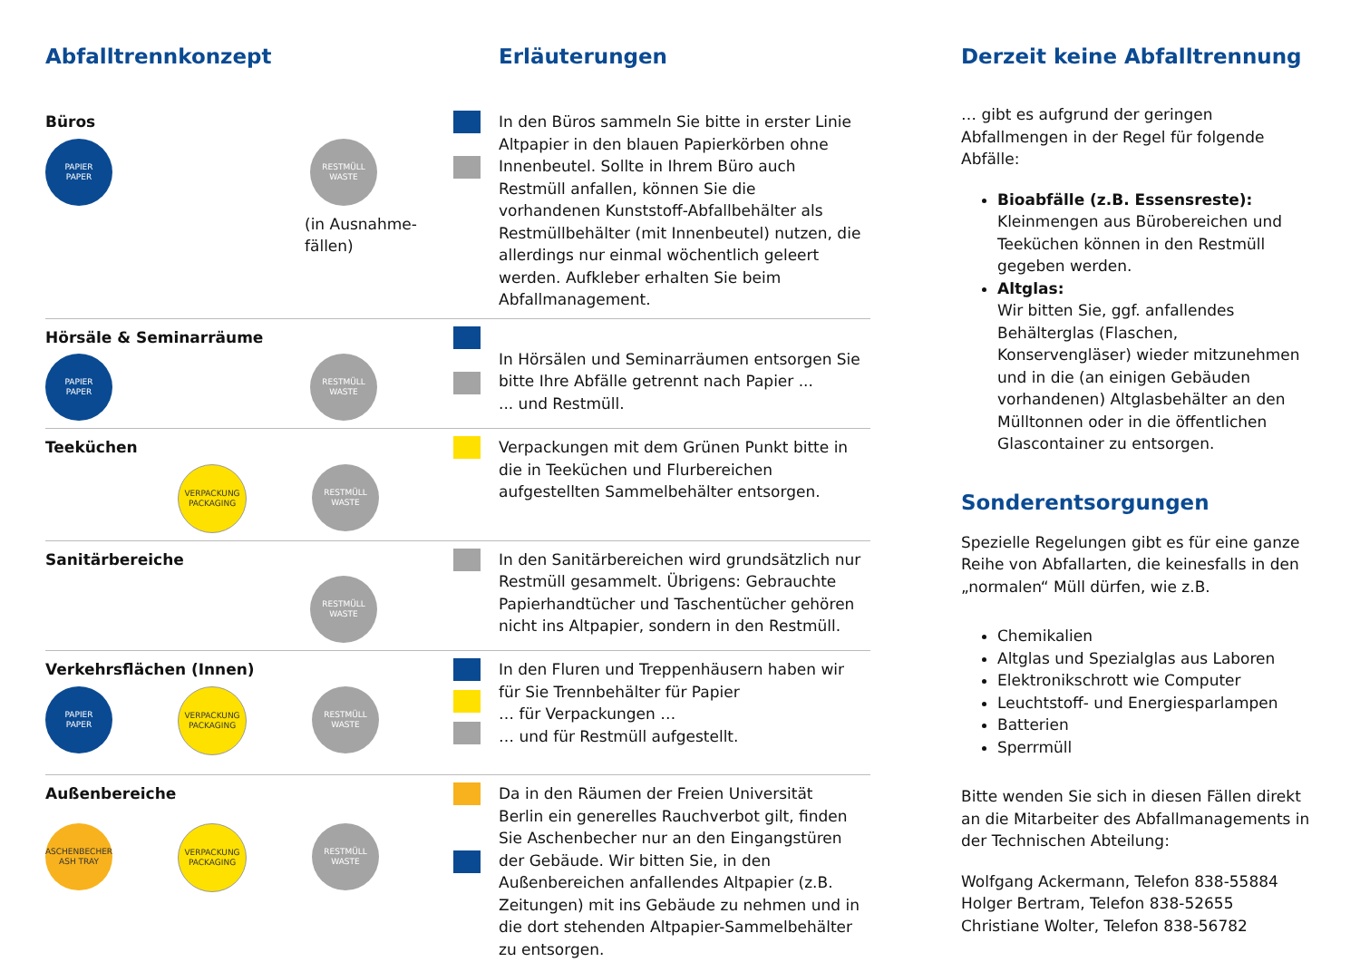Abfalltrennkonzept Erläuterungen
Büros
PAPIER
PAPER
RESTMÜLL
WASTE
(in Ausnahme-
fällen)
In den Büros sammeln Sie bitte in erster Linie Altpapier in den blauen Papierkörben ohne Innenbeutel. Sollte in Ihrem Büro auch Restmüll anfallen, können Sie die vorhandenen Kunststoff-Abfallbehälter als Restmüllbehälter (mit Innenbeutel) nutzen, die allerdings nur einmal wöchentlich geleert werden. Aufkleber erhalten Sie beim Abfallmanagement.
Hörsäle & Seminarräume
PAPIER
PAPER
RESTMÜLL
WASTE
In Hörsälen und Seminarräumen entsorgen Sie bitte Ihre Abfälle getrennt nach Papier ...
... und Restmüll.
Teeküchen
VERPACKUNG
PACKAGING
RESTMÜLL
WASTE
Verpackungen mit dem Grünen Punkt bitte in die in Teeküchen und Flurbereichen aufgestellten Sammelbehälter entsorgen.
Sanitärbereiche
RESTMÜLL
WASTE
In den Sanitärbereichen wird grundsätzlich nur Restmüll gesammelt. Übrigens: Gebrauchte Papierhandtücher und Taschentücher gehören nicht ins Altpapier, sondern in den Restmüll.
Verkehrsflächen (Innen)
PAPIER
PAPER
VERPACKUNG
PACKAGING
RESTMÜLL
WASTE
In den Fluren und Treppenhäusern haben wir für Sie Trennbehälter für Papier
… für Verpackungen …
… und für Restmüll aufgestellt.
Außenbereiche
ASCHENBECHER
ASH TRAY
VERPACKUNG
PACKAGING
RESTMÜLL
WASTE
Da in den Räumen der Freien Universität Berlin ein generelles Rauchverbot gilt, finden Sie Aschenbecher nur an den Eingangstüren der Gebäude. Wir bitten Sie, in den Außenbereichen anfallendes Altpapier (z.B. Zeitungen) mit ins Gebäude zu nehmen und in die dort stehenden Altpapier-Sammelbehälter zu entsorgen.
Derzeit keine Abfalltrennung
… gibt es aufgrund der geringen Abfallmengen in der Regel für folgende Abfälle:
Bioabfälle (z.B. Essensreste):
Kleinmengen aus Bürobereichen und Teeküchen können in den Restmüll gegeben werden.
Altglas:
Wir bitten Sie, ggf. anfallendes Behälterglas (Flaschen, Konservengläser) wieder mitzunehmen und in die (an einigen Gebäuden vorhandenen) Altglasbehälter an den Mülltonnen oder in die öffentlichen Glascontainer zu entsorgen.
Sonderentsorgungen
Spezielle Regelungen gibt es für eine ganze Reihe von Abfallarten, die keinesfalls in den „normalen“ Müll dürfen, wie z.B.
Chemikalien
Altglas und Spezialglas aus Laboren
Elektronikschrott wie Computer
Leuchtstoff- und Energiesparlampen
Batterien
Sperrmüll
Bitte wenden Sie sich in diesen Fällen direkt an die Mitarbeiter des Abfallmanagements in der Technischen Abteilung:
Wolfgang Ackermann, Telefon 838-55884
Holger Bertram, Telefon 838-52655
Christiane Wolter, Telefon 838-56782